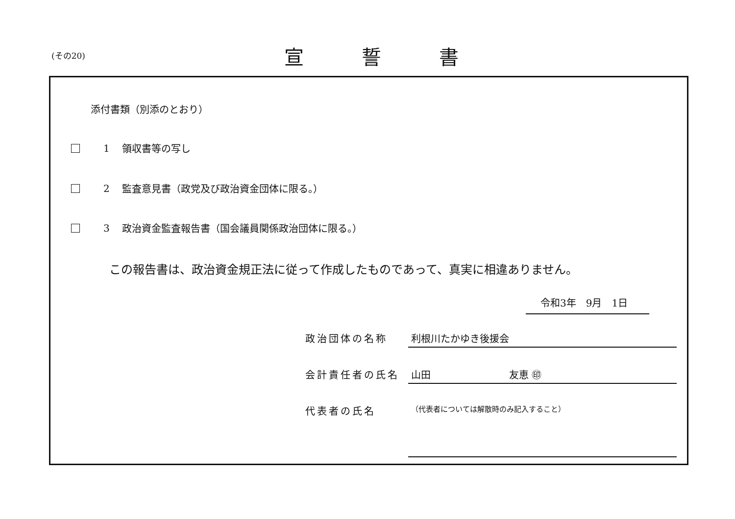(その20) 宣誓書
添付書類（別添のとおり）
1 領収書等の写し
2 監査意見書（政党及び政治資金団体に限る。）
3 政治資金監査報告書（国会議員関係政治団体に限る。）
この報告書は、政治資金規正法に従って作成したものであって、真実に相違ありません。
令和3年　9月　1日
政治団体の名称 利根川たかゆき後援会
会計責任者の氏名 山田　　　　　　　　友恵 ㊞
代表者の氏名 （代表者については解散時のみ記入すること）